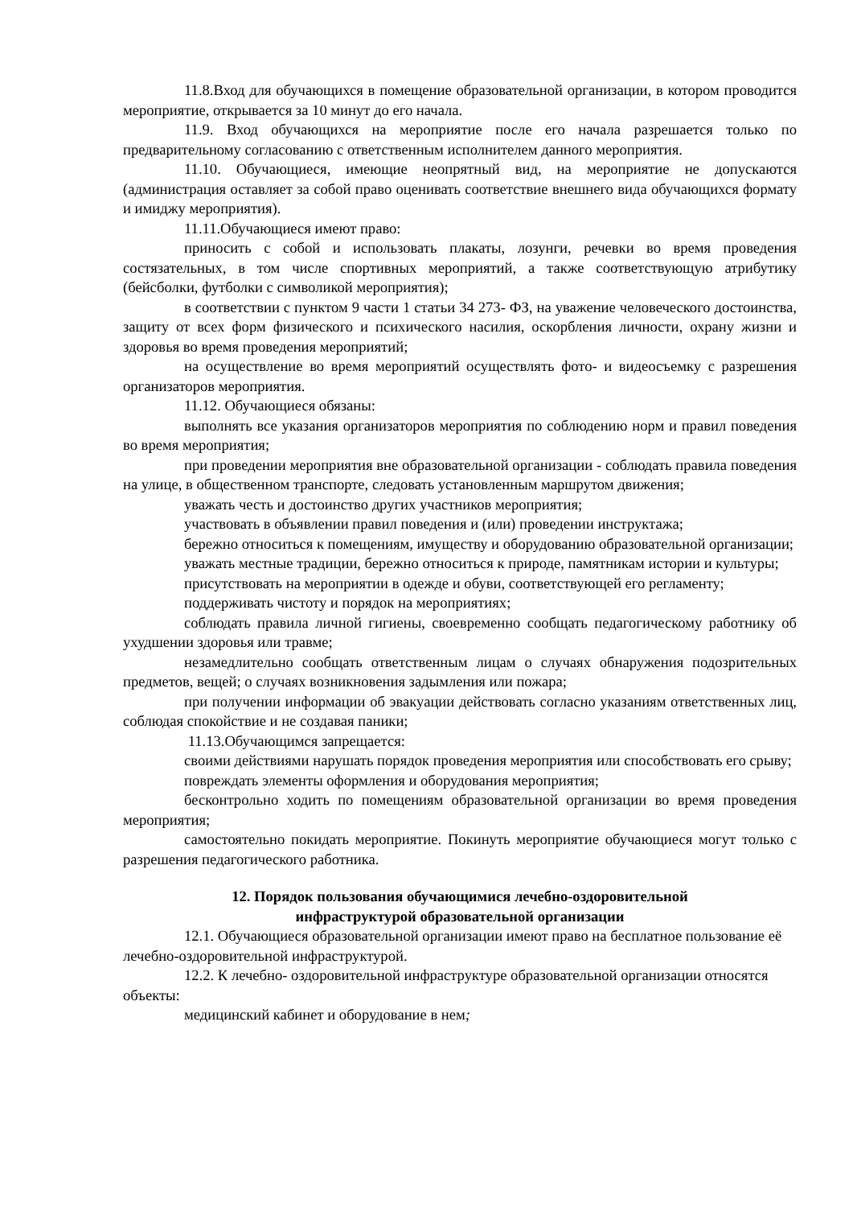11.8.Вход для обучающихся в помещение образовательной организации, в котором проводится мероприятие, открывается за 10 минут до его начала.
11.9. Вход обучающихся на мероприятие после его начала разрешается только по предварительному согласованию с ответственным исполнителем данного мероприятия.
11.10. Обучающиеся, имеющие неопрятный вид, на мероприятие не допускаются (администрация оставляет за собой право оценивать соответствие внешнего вида обучающихся формату и имиджу мероприятия).
11.11.Обучающиеся имеют право:
приносить с собой и использовать плакаты, лозунги, речевки во время проведения состязательных, в том числе спортивных мероприятий, а также соответствующую атрибутику (бейсболки, футболки с символикой мероприятия);
в соответствии с пунктом 9 части 1 статьи 34 273- ФЗ, на уважение человеческого достоинства, защиту от всех форм физического и психического насилия, оскорбления личности, охрану жизни и здоровья во время проведения мероприятий;
на осуществление во время мероприятий осуществлять фото- и видеосъемку с разрешения организаторов мероприятия.
11.12. Обучающиеся обязаны:
выполнять все указания организаторов мероприятия по соблюдению норм и правил поведения во время мероприятия;
при проведении мероприятия вне образовательной организации - соблюдать правила поведения на улице, в общественном транспорте, следовать установленным маршрутом движения;
уважать честь и достоинство других участников мероприятия;
участвовать в объявлении правил поведения и (или) проведении инструктажа;
бережно относиться к помещениям, имуществу и оборудованию образовательной организации;
уважать местные традиции, бережно относиться к природе, памятникам истории и культуры;
присутствовать на мероприятии в одежде и обуви, соответствующей его регламенту;
поддерживать чистоту и порядок на мероприятиях;
соблюдать правила личной гигиены, своевременно сообщать педагогическому работнику об ухудшении здоровья или травме;
незамедлительно сообщать ответственным лицам о случаях обнаружения подозрительных предметов, вещей; о случаях возникновения задымления или пожара;
при получении информации об эвакуации действовать согласно указаниям ответственных лиц, соблюдая спокойствие и не создавая паники;
11.13.Обучающимся запрещается:
своими действиями нарушать порядок проведения мероприятия или способствовать его срыву;
повреждать элементы оформления и оборудования мероприятия;
бесконтрольно ходить по помещениям образовательной организации во время проведения мероприятия;
самостоятельно покидать мероприятие. Покинуть мероприятие обучающиеся могут только с разрешения педагогического работника.
12. Порядок пользования обучающимися лечебно-оздоровительной
инфраструктурой образовательной организации
12.1. Обучающиеся образовательной организации имеют право на бесплатное пользование её лечебно-оздоровительной инфраструктурой.
12.2. К лечебно- оздоровительной инфраструктуре образовательной организации относятся объекты:
медицинский кабинет и оборудование в нем;